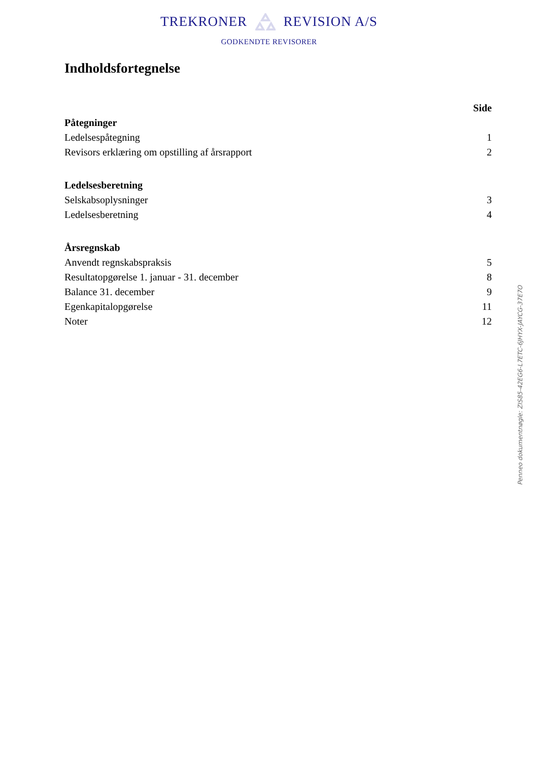TREKRONER REVISION A/S
GODKENDTE REVISORER
Indholdsfortegnelse
| | Side |
| --- | --- |
| Påtegninger | |
| Ledelsespåtegning | 1 |
| Revisors erklæring om opstilling af årsrapport | 2 |
| Ledelsesberetning | |
| Selskabsoplysninger | 3 |
| Ledelsesberetning | 4 |
| Årsregnskab | |
| Anvendt regnskabspraksis | 5 |
| Resultatopgørelse 1. januar - 31. december | 8 |
| Balance 31. december | 9 |
| Egenkapitalopgørelse | 11 |
| Noter | 12 |
Penneo dokumentnøgle: ZIS85-42EG6-L7ETC-6JHYX-JAYCG-37E7O